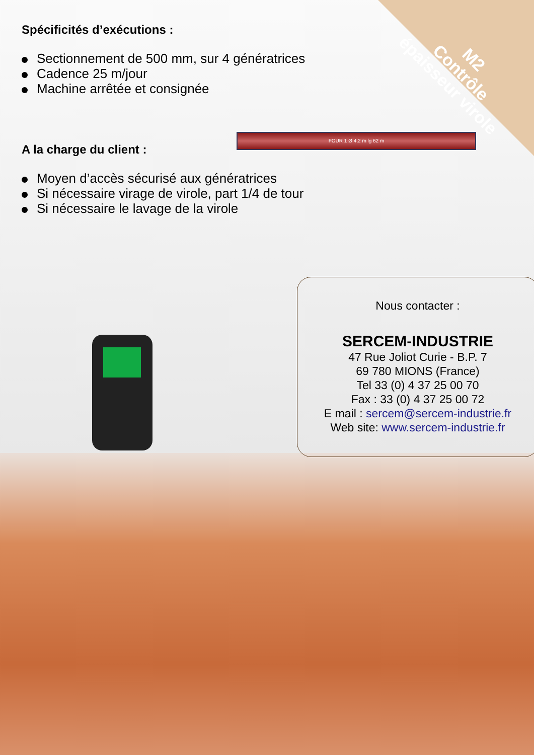M2
Contrôle
épaisseur virole
Spécificités d’exécutions :
Sectionnement de 500 mm, sur 4 génératrices
Cadence 25 m/jour
Machine arrêtée et consignée
A la charge du client :
Moyen d’accès sécurisé aux génératrices
Si nécessaire virage de virole, part 1/4 de tour
Si nécessaire le lavage de la virole
FOUR 1 Ø 4,2 m lg 62 m
Nous contacter :
SERCEM-INDUSTRIE
47 Rue Joliot Curie - B.P. 7
69 780 MIONS (France)
Tel 33 (0) 4 37 25 00 70
Fax : 33 (0) 4 37 25 00 72
E mail : sercem@sercem-industrie.fr
Web site: www.sercem-industrie.fr